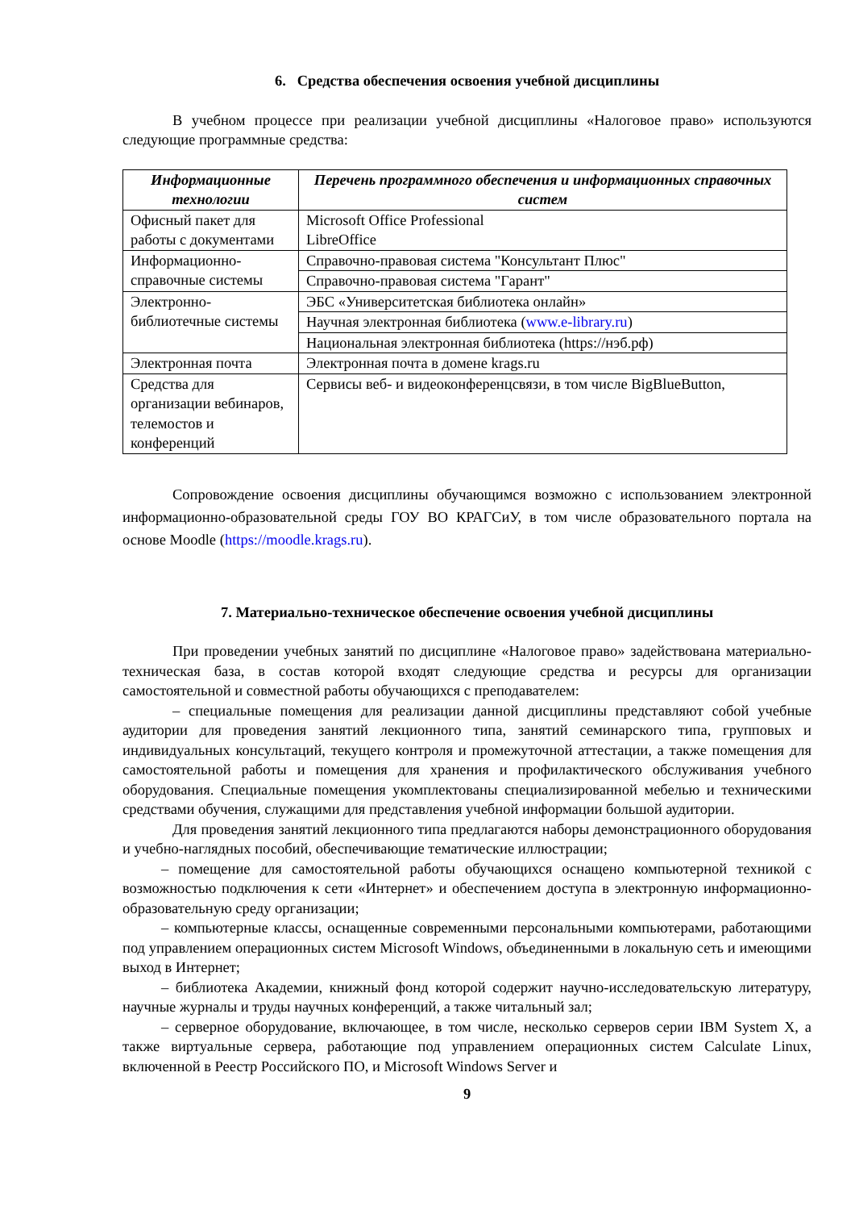6. Средства обеспечения освоения учебной дисциплины
В учебном процессе при реализации учебной дисциплины «Налоговое право» используются следующие программные средства:
| Информационные технологии | Перечень программного обеспечения и информационных справочных систем |
| --- | --- |
| Офисный пакет для работы с документами | Microsoft Office Professional LibreOffice |
| Информационно-справочные системы | Справочно-правовая система "Консультант Плюс" |
| | Справочно-правовая система "Гарант" |
| Электронно-библиотечные системы | ЭБС «Университетская библиотека онлайн» |
| | Научная электронная библиотека ( www.e-library.ru ) |
| | Национальная электронная библиотека (https://нэб.рф) |
| Электронная почта | Электронная почта в домене krags.ru |
| Средства для организации вебинаров, телемостов и конференций | Сервисы веб- и видеоконференцсвязи, в том числе BigBlueButton, |
Сопровождение освоения дисциплины обучающимся возможно с использованием электронной информационно-образовательной среды ГОУ ВО КРАГСиУ, в том числе образовательного портала на основе Moodle (https://moodle.krags.ru).
7. Материально-техническое обеспечение освоения учебной дисциплины
При проведении учебных занятий по дисциплине «Налоговое право» задействована материально-техническая база, в состав которой входят следующие средства и ресурсы для организации самостоятельной и совместной работы обучающихся с преподавателем:
– специальные помещения для реализации данной дисциплины представляют собой учебные аудитории для проведения занятий лекционного типа, занятий семинарского типа, групповых и индивидуальных консультаций, текущего контроля и промежуточной аттестации, а также помещения для самостоятельной работы и помещения для хранения и профилактического обслуживания учебного оборудования. Специальные помещения укомплектованы специализированной мебелью и техническими средствами обучения, служащими для представления учебной информации большой аудитории.
Для проведения занятий лекционного типа предлагаются наборы демонстрационного оборудования и учебно-наглядных пособий, обеспечивающие тематические иллюстрации;
– помещение для самостоятельной работы обучающихся оснащено компьютерной техникой с возможностью подключения к сети «Интернет» и обеспечением доступа в электронную информационно-образовательную среду организации;
– компьютерные классы, оснащенные современными персональными компьютерами, работающими под управлением операционных систем Microsoft Windows, объединенными в локальную сеть и имеющими выход в Интернет;
– библиотека Академии, книжный фонд которой содержит научно-исследовательскую литературу, научные журналы и труды научных конференций, а также читальный зал;
– серверное оборудование, включающее, в том числе, несколько серверов серии IBM System X, а также виртуальные сервера, работающие под управлением операционных систем Calculate Linux, включенной в Реестр Российского ПО, и Microsoft Windows Server и
9